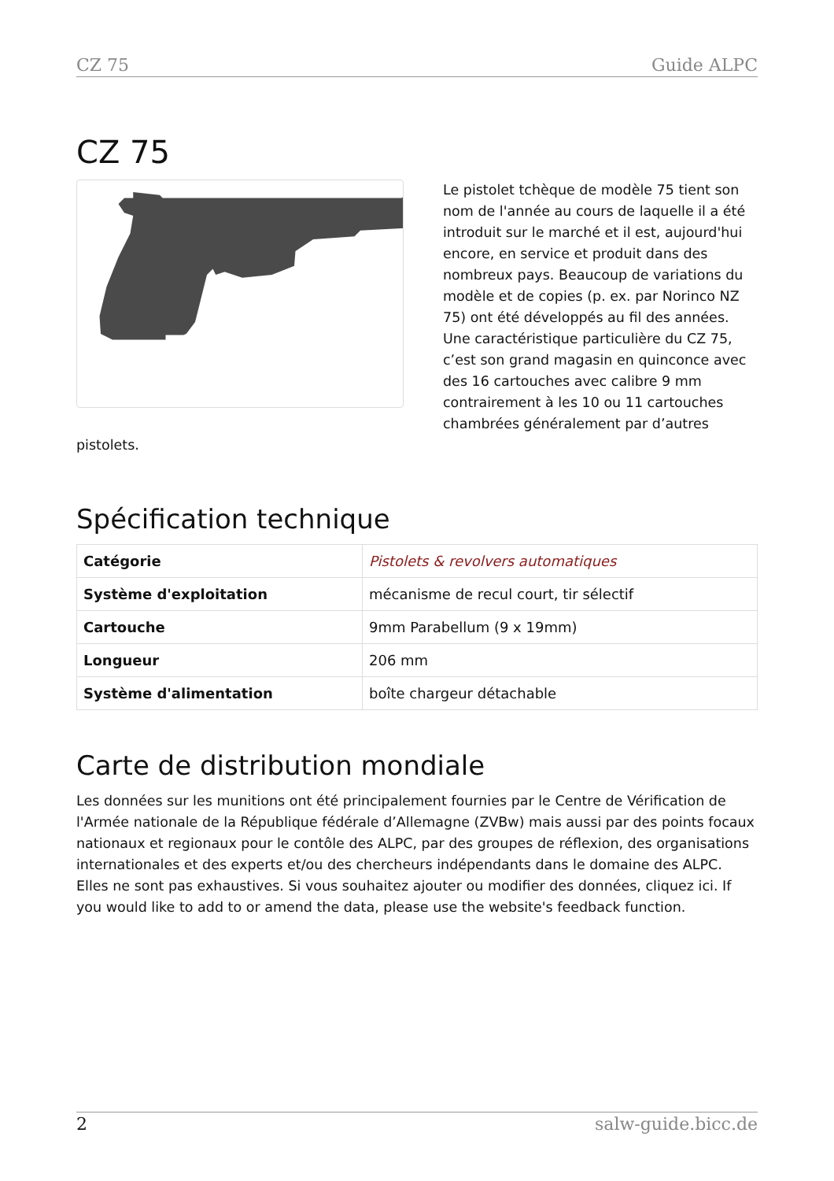CZ 75 Guide ALPC
CZ 75
Le pistolet tchèque de modèle 75 tient son nom de l'année au cours de laquelle il a été introduit sur le marché et il est, aujourd'hui encore, en service et produit dans des nombreux pays. Beaucoup de variations du modèle et de copies (p. ex. par Norinco NZ 75) ont été développés au fil des années. Une caractéristique particulière du CZ 75, c’est son grand magasin en quinconce avec des 16 cartouches avec calibre 9 mm contrairement à les 10 ou 11 cartouches chambrées généralement par d’autres pistolets.
Spécification technique
| Catégorie | Pistolets & revolvers automatiques |
| Système d'exploitation | mécanisme de recul court, tir sélectif |
| Cartouche | 9mm Parabellum (9 x 19mm) |
| Longueur | 206 mm |
| Système d'alimentation | boîte chargeur détachable |
Carte de distribution mondiale
Les données sur les munitions ont été principalement fournies par le Centre de Vérification de l'Armée nationale de la République fédérale d’Allemagne (ZVBw) mais aussi par des points focaux nationaux et regionaux pour le contôle des ALPC, par des groupes de réflexion, des organisations internationales et des experts et/ou des chercheurs indépendants dans le domaine des ALPC. Elles ne sont pas exhaustives. Si vous souhaitez ajouter ou modifier des données, cliquez ici. If you would like to add to or amend the data, please use the website's feedback function.
2 salw-guide.bicc.de